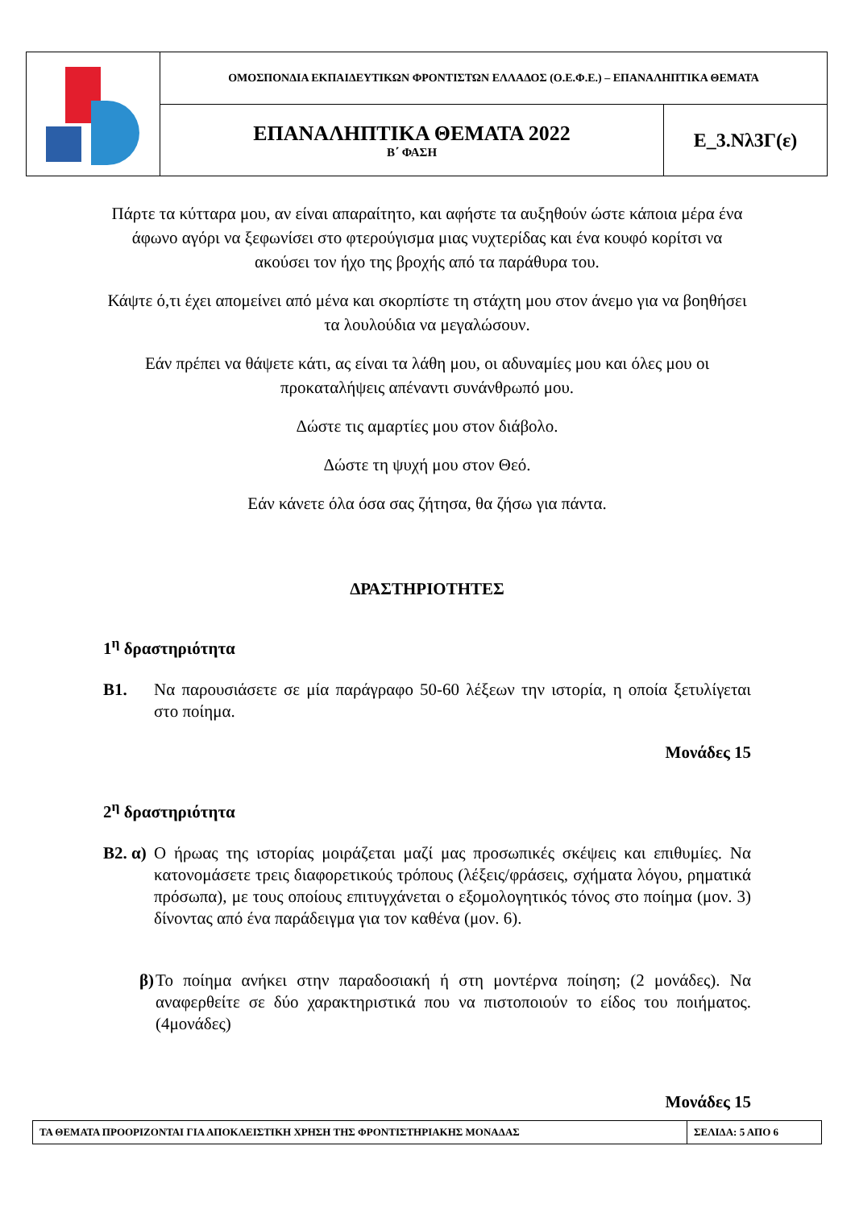| | ΟΜΟΣΠΟΝΔΙΑ ΕΚΠΑΙΔΕΥΤΙΚΩΝ ΦΡΟΝΤΙΣΤΩΝ ΕΛΛΑΔΟΣ (Ο.Ε.Φ.Ε.) – ΕΠΑΝΑΛΗΠΤΙΚΑ ΘΕΜΑΤΑ | |
| | ΕΠΑΝΑΛΗΠΤΙΚΑ ΘΕΜΑΤΑ 2022 Β΄ ΦΑΣΗ | Ε_3.Νλ3Γ(ε) |
Πάρτε τα κύτταρα μου, αν είναι απαραίτητο, και αφήστε τα αυξηθούν ώστε κάποια μέρα ένα άφωνο αγόρι να ξεφωνίσει στο φτερούγισμα μιας νυχτερίδας και ένα κουφό κορίτσι να ακούσει τον ήχο της βροχής από τα παράθυρα του.
Κάψτε ό,τι έχει απομείνει από μένα και σκορπίστε τη στάχτη μου στον άνεμο για να βοηθήσει τα λουλούδια να μεγαλώσουν.
Εάν πρέπει να θάψετε κάτι, ας είναι τα λάθη μου, οι αδυναμίες μου και όλες μου οι προκαταλήψεις απέναντι συνάνθρωπό μου.
Δώστε τις αμαρτίες μου στον διάβολο.
Δώστε τη ψυχή μου στον Θεό.
Εάν κάνετε όλα όσα σας ζήτησα, θα ζήσω για πάντα.
ΔΡΑΣΤΗΡΙΟΤΗΤΕΣ
1<sup>η</sup> δραστηριότητα
Β1. Να παρουσιάσετε σε μία παράγραφο 50-60 λέξεων την ιστορία, η οποία ξετυλίγεται στο ποίημα.
Μονάδες 15
2<sup>η</sup> δραστηριότητα
Β2. α) Ο ήρωας της ιστορίας μοιράζεται μαζί μας προσωπικές σκέψεις και επιθυμίες. Να κατονομάσετε τρεις διαφορετικούς τρόπους (λέξεις/φράσεις, σχήματα λόγου, ρηματικά πρόσωπα), με τους οποίους επιτυγχάνεται ο εξομολογητικός τόνος στο ποίημα (μον. 3) δίνοντας από ένα παράδειγμα για τον καθένα (μον. 6).
β) Το ποίημα ανήκει στην παραδοσιακή ή στη μοντέρνα ποίηση; (2 μονάδες). Να αναφερθείτε σε δύο χαρακτηριστικά που να πιστοποιούν το είδος του ποιήματος. (4μονάδες)
Μονάδες 15
| ΤΑ ΘΕΜΑΤΑ ΠΡΟΟΡΙΖΟΝΤΑΙ ΓΙΑ ΑΠΟΚΛΕΙΣΤΙΚΗ ΧΡΗΣΗ ΤΗΣ ΦΡΟΝΤΙΣΤΗΡΙΑΚΗΣ ΜΟΝΑΔΑΣ | ΣΕΛΙΔΑ: 5 ΑΠΟ 6 |